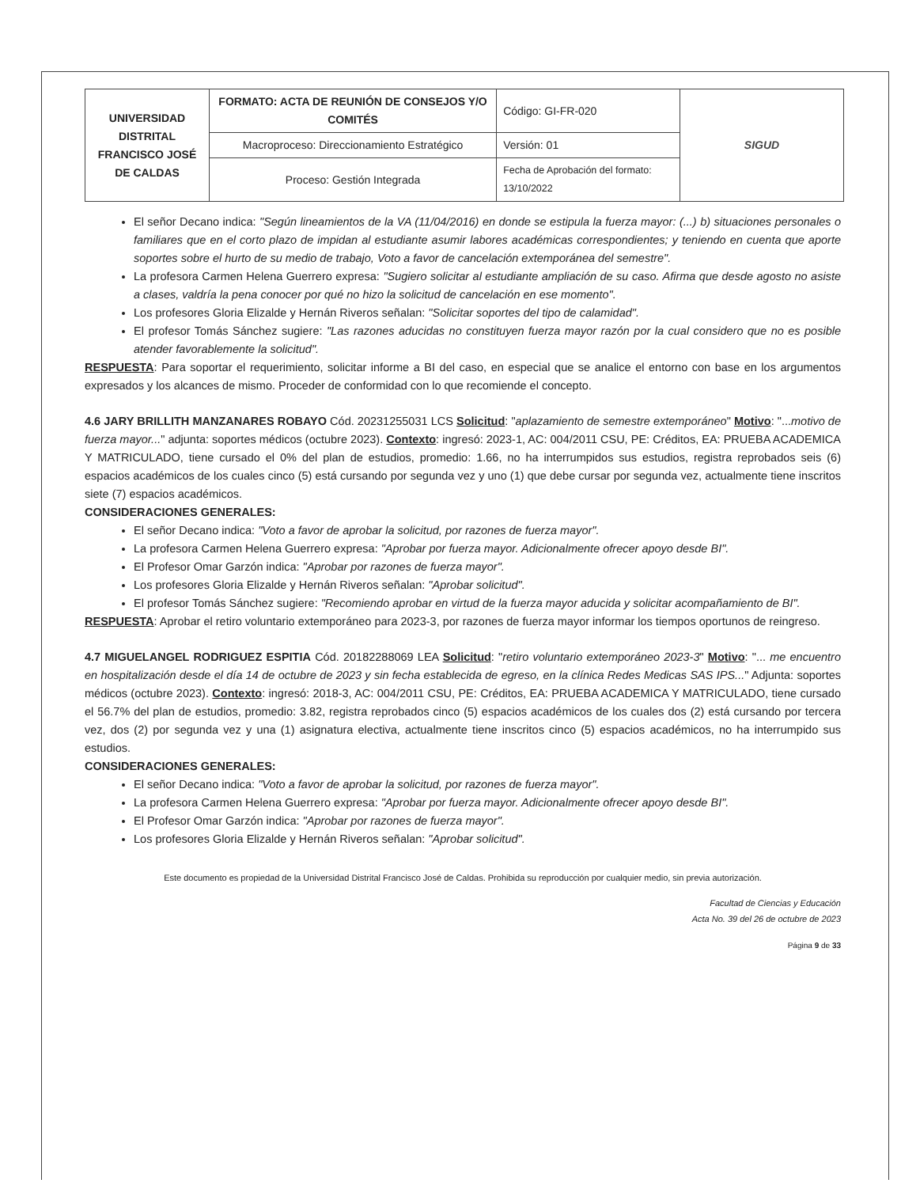| UNIVERSIDAD DISTRITAL FRANCISCO JOSÉ DE CALDAS | FORMATO: ACTA DE REUNIÓN DE CONSEJOS Y/O COMITÉS | Código: GI-FR-020 | SIGUD |
| | Macroproceso: Direccionamiento Estratégico | Versión: 01 | |
| | Proceso: Gestión Integrada | Fecha de Aprobación del formato: 13/10/2022 | |
El señor Decano indica: "Según lineamientos de la VA (11/04/2016) en donde se estipula la fuerza mayor: (...) b) situaciones personales o familiares que en el corto plazo de impidan al estudiante asumir labores académicas correspondientes; y teniendo en cuenta que aporte soportes sobre el hurto de su medio de trabajo, Voto a favor de cancelación extemporánea del semestre".
La profesora Carmen Helena Guerrero expresa: "Sugiero solicitar al estudiante ampliación de su caso. Afirma que desde agosto no asiste a clases, valdría la pena conocer por qué no hizo la solicitud de cancelación en ese momento".
Los profesores Gloria Elizalde y Hernán Riveros señalan: "Solicitar soportes del tipo de calamidad".
El profesor Tomás Sánchez sugiere: "Las razones aducidas no constituyen fuerza mayor razón por la cual considero que no es posible atender favorablemente la solicitud".
RESPUESTA: Para soportar el requerimiento, solicitar informe a BI del caso, en especial que se analice el entorno con base en los argumentos expresados y los alcances de mismo. Proceder de conformidad con lo que recomiende el concepto.
4.6 JARY BRILLITH MANZANARES ROBAYO Cód. 20231255031 LCS Solicitud: "aplazamiento de semestre extemporáneo" Motivo: "...motivo de fuerza mayor..." adjunta: soportes médicos (octubre 2023). Contexto: ingresó: 2023-1, AC: 004/2011 CSU, PE: Créditos, EA: PRUEBA ACADEMICA Y MATRICULADO, tiene cursado el 0% del plan de estudios, promedio: 1.66, no ha interrumpidos sus estudios, registra reprobados seis (6) espacios académicos de los cuales cinco (5) está cursando por segunda vez y uno (1) que debe cursar por segunda vez, actualmente tiene inscritos siete (7) espacios académicos.
CONSIDERACIONES GENERALES:
El señor Decano indica: "Voto a favor de aprobar la solicitud, por razones de fuerza mayor".
La profesora Carmen Helena Guerrero expresa: "Aprobar por fuerza mayor. Adicionalmente ofrecer apoyo desde BI".
El Profesor Omar Garzón indica: "Aprobar por razones de fuerza mayor".
Los profesores Gloria Elizalde y Hernán Riveros señalan: "Aprobar solicitud".
El profesor Tomás Sánchez sugiere: "Recomiendo aprobar en virtud de la fuerza mayor aducida y solicitar acompañamiento de BI".
RESPUESTA: Aprobar el retiro voluntario extemporáneo para 2023-3, por razones de fuerza mayor informar los tiempos oportunos de reingreso.
4.7 MIGUELANGEL RODRIGUEZ ESPITIA Cód. 20182288069 LEA Solicitud: "retiro voluntario extemporáneo 2023-3" Motivo: "... me encuentro en hospitalización desde el día 14 de octubre de 2023 y sin fecha establecida de egreso, en la clínica Redes Medicas SAS IPS..." Adjunta: soportes médicos (octubre 2023). Contexto: ingresó: 2018-3, AC: 004/2011 CSU, PE: Créditos, EA: PRUEBA ACADEMICA Y MATRICULADO, tiene cursado el 56.7% del plan de estudios, promedio: 3.82, registra reprobados cinco (5) espacios académicos de los cuales dos (2) está cursando por tercera vez, dos (2) por segunda vez y una (1) asignatura electiva, actualmente tiene inscritos cinco (5) espacios académicos, no ha interrumpido sus estudios.
CONSIDERACIONES GENERALES:
El señor Decano indica: "Voto a favor de aprobar la solicitud, por razones de fuerza mayor".
La profesora Carmen Helena Guerrero expresa: "Aprobar por fuerza mayor. Adicionalmente ofrecer apoyo desde BI".
El Profesor Omar Garzón indica: "Aprobar por razones de fuerza mayor".
Los profesores Gloria Elizalde y Hernán Riveros señalan: "Aprobar solicitud".
Este documento es propiedad de la Universidad Distrital Francisco José de Caldas. Prohibida su reproducción por cualquier medio, sin previa autorización.
Facultad de Ciencias y Educación
Acta No. 39 del 26 de octubre de 2023
Página 9 de 33